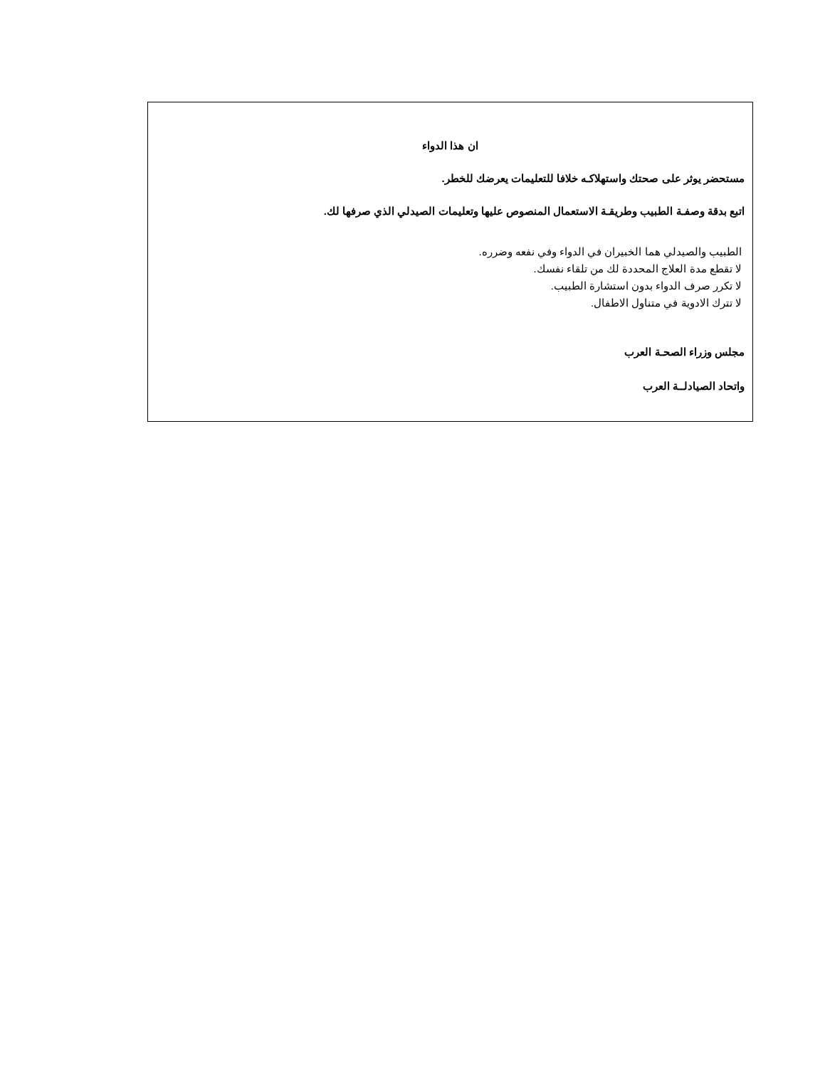ان هذا الدواء
مستحضر يوثر على صحتك واستهلاكـه خلافا للتعليمات يعرضك للخطر.
اتبع بدقة وصفـة الطبيب وطريقـة الاستعمال المنصوص عليها وتعليمات الصيدلي الذي صرفها لك.
الطبيب والصيدلي هما الخبيران في الدواء وفي نفعه وضرره.
لا تقطع مدة العلاج المحددة لك من تلقاء نفسك.
لا تكرر صرف الدواء بدون استشارة الطبيب.
لا تترك الادوية في متناول الاطفال.
مجلس وزراء الصحـة العرب
واتحاد الصيادلــة العرب